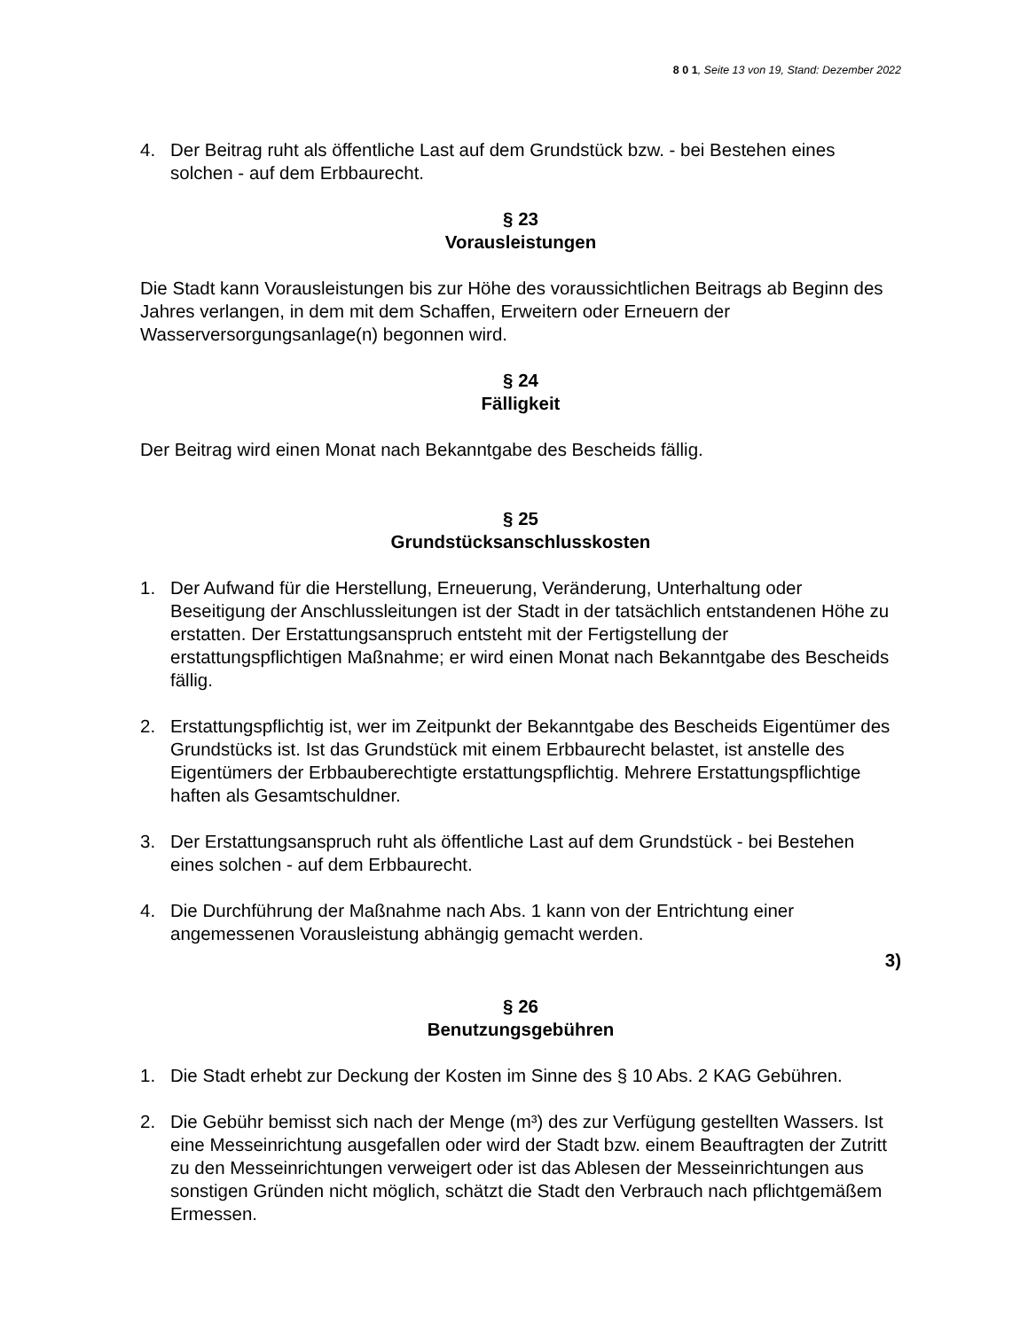8 0 1, Seite 13 von 19, Stand: Dezember 2022
4. Der Beitrag ruht als öffentliche Last auf dem Grundstück bzw. - bei Bestehen eines solchen - auf dem Erbbaurecht.
§ 23
Vorausleistungen
Die Stadt kann Vorausleistungen bis zur Höhe des voraussichtlichen Beitrags ab Beginn des Jahres verlangen, in dem mit dem Schaffen, Erweitern oder Erneuern der Wasserversorgungsanlage(n) begonnen wird.
§ 24
Fälligkeit
Der Beitrag wird einen Monat nach Bekanntgabe des Bescheids fällig.
§ 25
Grundstücksanschlusskosten
1. Der Aufwand für die Herstellung, Erneuerung, Veränderung, Unterhaltung oder Beseitigung der Anschlussleitungen ist der Stadt in der tatsächlich entstandenen Höhe zu erstatten. Der Erstattungsanspruch entsteht mit der Fertigstellung der erstattungspflichtigen Maßnahme; er wird einen Monat nach Bekanntgabe des Bescheids fällig.
2. Erstattungspflichtig ist, wer im Zeitpunkt der Bekanntgabe des Bescheids Eigentümer des Grundstücks ist. Ist das Grundstück mit einem Erbbaurecht belastet, ist anstelle des Eigentümers der Erbbauberechtigte erstattungspflichtig. Mehrere Erstattungspflichtige haften als Gesamtschuldner.
3. Der Erstattungsanspruch ruht als öffentliche Last auf dem Grundstück - bei Bestehen eines solchen - auf dem Erbbaurecht.
4. Die Durchführung der Maßnahme nach Abs. 1 kann von der Entrichtung einer angemessenen Vorausleistung abhängig gemacht werden.
3)
§ 26
Benutzungsgebühren
1. Die Stadt erhebt zur Deckung der Kosten im Sinne des § 10 Abs. 2 KAG Gebühren.
2. Die Gebühr bemisst sich nach der Menge (m³) des zur Verfügung gestellten Wassers. Ist eine Messeinrichtung ausgefallen oder wird der Stadt bzw. einem Beauftragten der Zutritt zu den Messeinrichtungen verweigert oder ist das Ablesen der Messeinrichtungen aus sonstigen Gründen nicht möglich, schätzt die Stadt den Verbrauch nach pflichtgemäßem Ermessen.